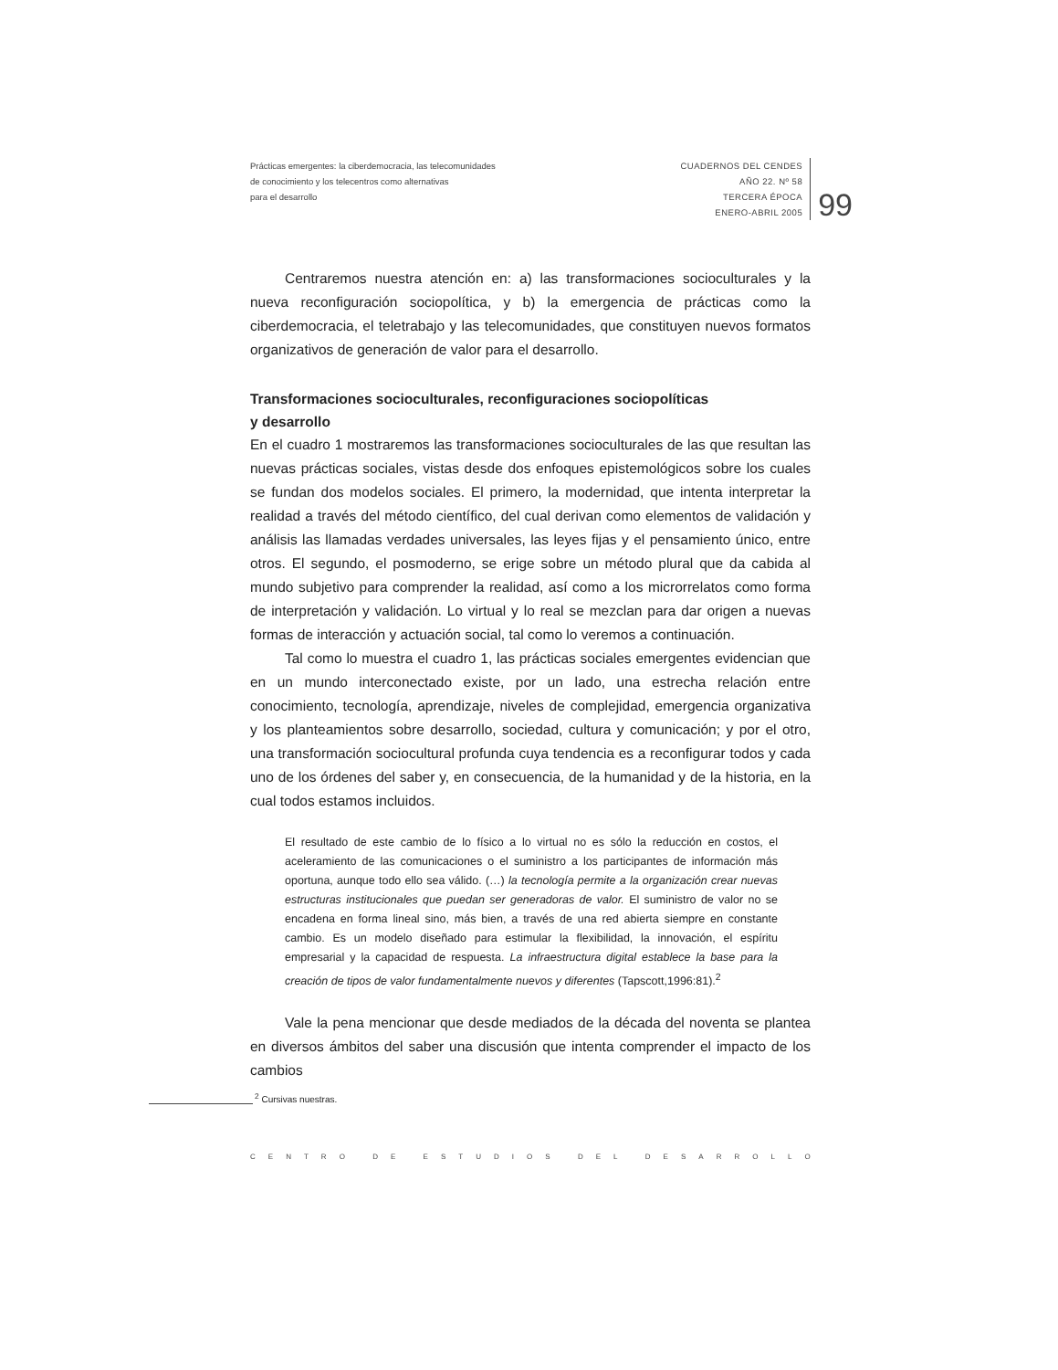Prácticas emergentes: la ciberdemocracia, las telecomunidades
de conocimiento y los telecentros como alternativas
para el desarrollo
CUADERNOS DEL CENDES
AÑO 22. Nº 58
TERCERA ÉPOCA
ENERO-ABRIL 2005
99
Centraremos nuestra atención en: a) las transformaciones socioculturales y la nueva reconfiguración sociopolítica, y b) la emergencia de prácticas como la ciberdemocracia, el teletrabajo y las telecomunidades, que constituyen nuevos formatos organizativos de generación de valor para el desarrollo.
Transformaciones socioculturales, reconfiguraciones sociopolíticas
y desarrollo
En el cuadro 1 mostraremos las transformaciones socioculturales de las que resultan las nuevas prácticas sociales, vistas desde dos enfoques epistemológicos sobre los cuales se fundan dos modelos sociales. El primero, la modernidad, que intenta interpretar la realidad a través del método científico, del cual derivan como elementos de validación y análisis las llamadas verdades universales, las leyes fijas y el pensamiento único, entre otros. El segundo, el posmoderno, se erige sobre un método plural que da cabida al mundo subjetivo para comprender la realidad, así como a los microrrelatos como forma de interpretación y validación. Lo virtual y lo real se mezclan para dar origen a nuevas formas de interacción y actuación social, tal como lo veremos a continuación.
Tal como lo muestra el cuadro 1, las prácticas sociales emergentes evidencian que en un mundo interconectado existe, por un lado, una estrecha relación entre conocimiento, tecnología, aprendizaje, niveles de complejidad, emergencia organizativa y los planteamientos sobre desarrollo, sociedad, cultura y comunicación; y por el otro, una transformación sociocultural profunda cuya tendencia es a reconfigurar todos y cada uno de los órdenes del saber y, en consecuencia, de la humanidad y de la historia, en la cual todos estamos incluidos.
El resultado de este cambio de lo físico a lo virtual no es sólo la reducción en costos, el aceleramiento de las comunicaciones o el suministro a los participantes de información más oportuna, aunque todo ello sea válido. (…) la tecnología permite a la organización crear nuevas estructuras institucionales que puedan ser generadoras de valor. El suministro de valor no se encadena en forma lineal sino, más bien, a través de una red abierta siempre en constante cambio. Es un modelo diseñado para estimular la flexibilidad, la innovación, el espíritu empresarial y la capacidad de respuesta. La infraestructura digital establece la base para la creación de tipos de valor fundamentalmente nuevos y diferentes (Tapscott,1996:81).<sup>2</sup>
Vale la pena mencionar que desde mediados de la década del noventa se plantea en diversos ámbitos del saber una discusión que intenta comprender el impacto de los cambios
<sup>2</sup> Cursivas nuestras.
CENTRO DE ESTUDIOS DEL DESARROLLO